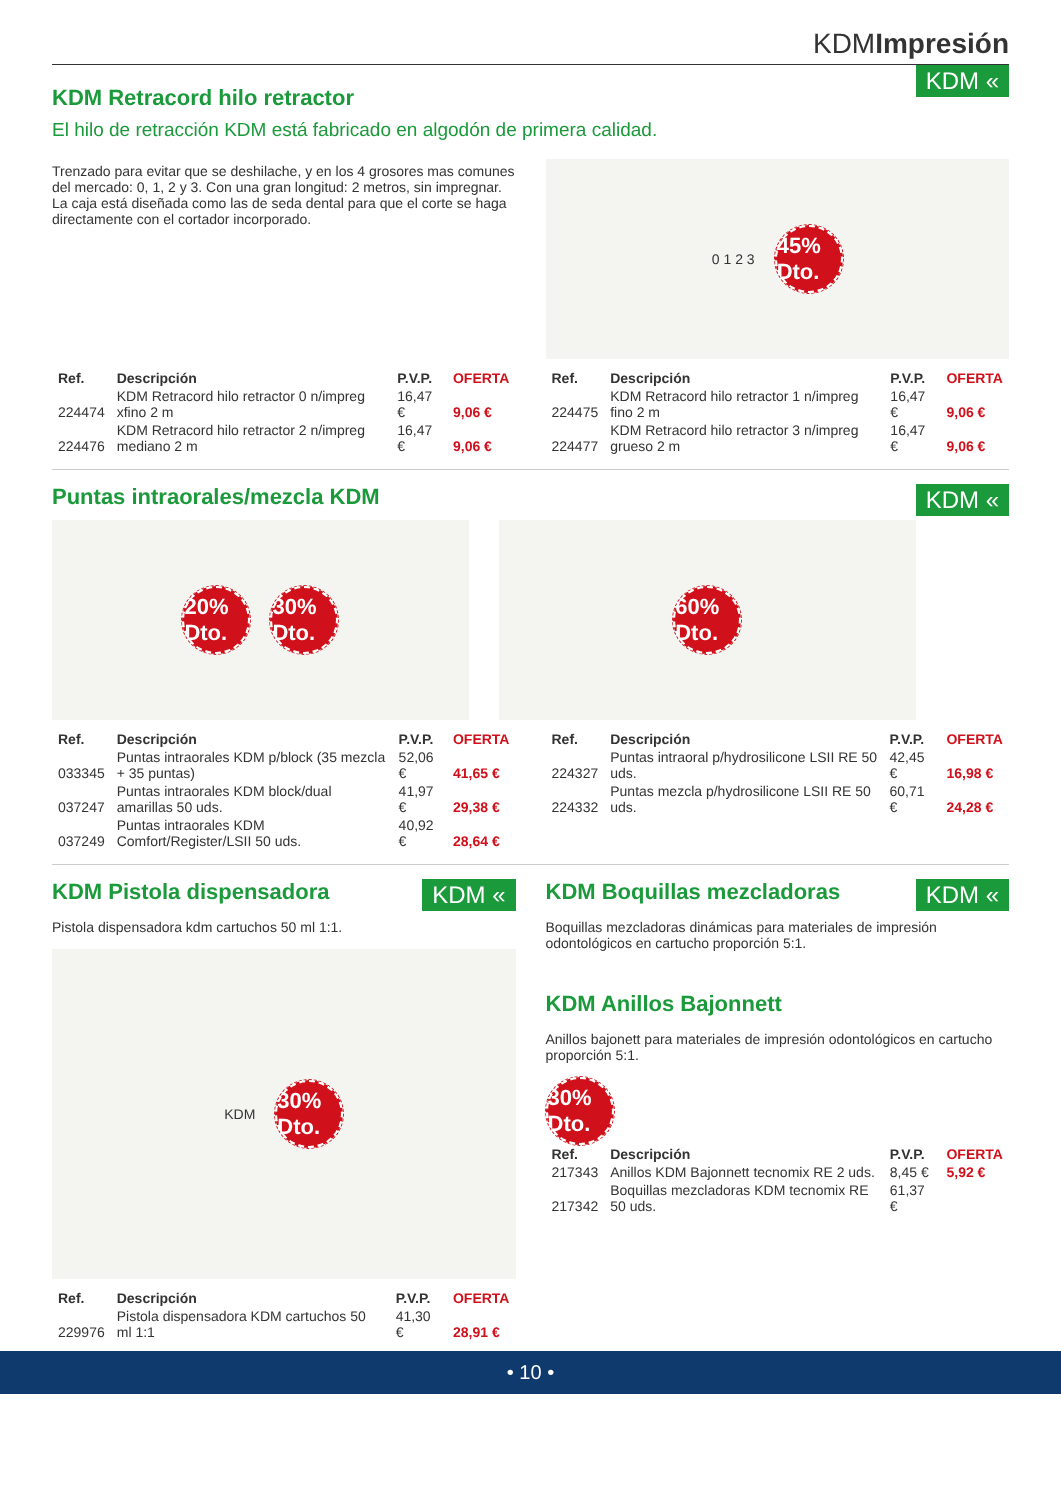KDMImpresión
KDM «
KDM Retracord hilo retractor
El hilo de retracción KDM está fabricado en algodón de primera calidad.
Trenzado para evitar que se deshilache, y en los 4 grosores mas comunes del mercado: 0, 1, 2 y 3. Con una gran longitud: 2 metros, sin impregnar. La caja está diseñada como las de seda dental para que el corte se haga directamente con el cortador incorporado.
0 1 2 3 45% Dto.
| Ref. | Descripción | P.V.P. | OFERTA |
| --- | --- | --- | --- |
| 224474 | KDM Retracord hilo retractor 0 n/impreg xfino 2 m | 16,47 € | 9,06 € |
| 224476 | KDM Retracord hilo retractor 2 n/impreg mediano 2 m | 16,47 € | 9,06 € |
| Ref. | Descripción | P.V.P. | OFERTA |
| --- | --- | --- | --- |
| 224475 | KDM Retracord hilo retractor 1 n/impreg fino 2 m | 16,47 € | 9,06 € |
| 224477 | KDM Retracord hilo retractor 3 n/impreg grueso 2 m | 16,47 € | 9,06 € |
KDM «
Puntas intraorales/mezcla KDM
20% Dto. 30% Dto. 60% Dto.
| Ref. | Descripción | P.V.P. | OFERTA |
| --- | --- | --- | --- |
| 033345 | Puntas intraorales KDM p/block (35 mezcla + 35 puntas) | 52,06 € | 41,65 € |
| 037247 | Puntas intraorales KDM block/dual amarillas 50 uds. | 41,97 € | 29,38 € |
| 037249 | Puntas intraorales KDM Comfort/Register/LSII 50 uds. | 40,92 € | 28,64 € |
| Ref. | Descripción | P.V.P. | OFERTA |
| --- | --- | --- | --- |
| 224327 | Puntas intraoral p/hydrosilicone LSII RE 50 uds. | 42,45 € | 16,98 € |
| 224332 | Puntas mezcla p/hydrosilicone LSII RE 50 uds. | 60,71 € | 24,28 € |
KDM «
KDM Pistola dispensadora
Pistola dispensadora kdm cartuchos 50 ml 1:1.
KDM 30% Dto.
| Ref. | Descripción | P.V.P. | OFERTA |
| --- | --- | --- | --- |
| 229976 | Pistola dispensadora KDM cartuchos 50 ml 1:1 | 41,30 € | 28,91 € |
KDM «
KDM Boquillas mezcladoras
Boquillas mezcladoras dinámicas para materiales de impresión odontológicos en cartucho proporción 5:1.
KDM Anillos Bajonnett
Anillos bajonett para materiales de impresión odontológicos en cartucho proporción 5:1.
30% Dto.
| Ref. | Descripción | P.V.P. | OFERTA |
| --- | --- | --- | --- |
| 217343 | Anillos KDM Bajonnett tecnomix RE 2 uds. | 8,45 € | 5,92 € |
| 217342 | Boquillas mezcladoras KDM tecnomix RE 50 uds. | 61,37 € | |
• 10 •